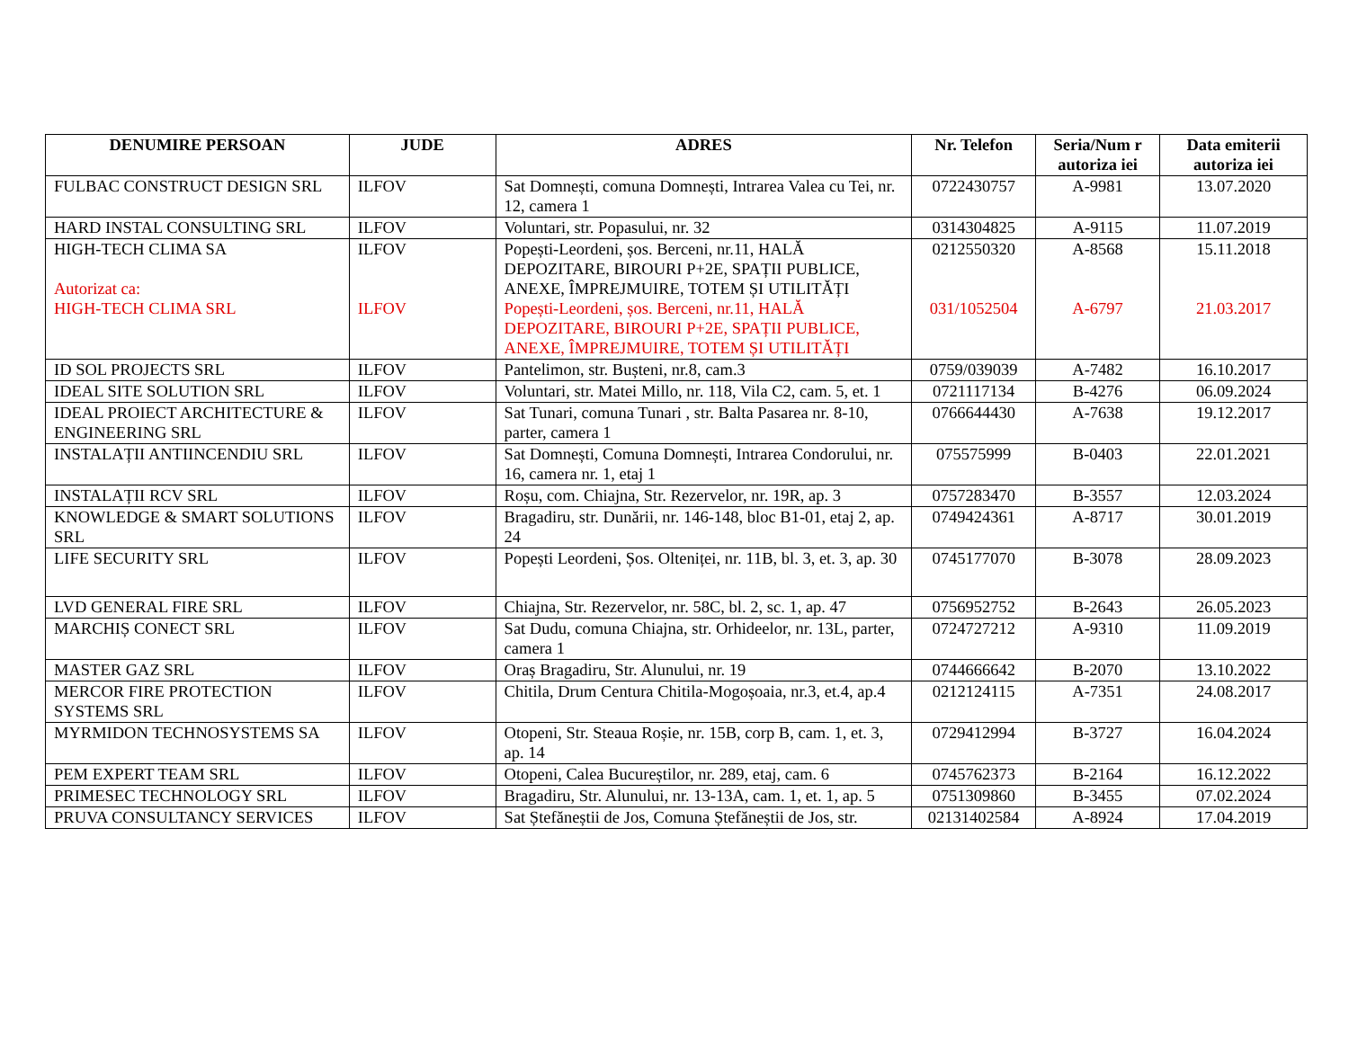| DENUMIRE PERSOAN | JUDE | ADRES | Nr. Telefon | Seria/Num r autoriza iei | Data emiterii autoriza iei |
| --- | --- | --- | --- | --- | --- |
| FULBAC CONSTRUCT DESIGN SRL | ILFOV | Sat Domnești, comuna Domnești, Intrarea Valea cu Tei, nr. 12, camera 1 | 0722430757 | A-9981 | 13.07.2020 |
| HARD INSTAL CONSULTING SRL | ILFOV | Voluntari, str. Popasului, nr. 32 | 0314304825 | A-9115 | 11.07.2019 |
| HIGH-TECH CLIMA SA Autorizat ca: HIGH-TECH CLIMA SRL | ILFOV ILFOV | Popești-Leordeni, șos. Berceni, nr.11, HALĂ DEPOZITARE, BIROURI P+2E, SPAȚII PUBLICE, ANEXE, ÎMPREJMUIRE, TOTEM ȘI UTILITĂȚI Popești-Leordeni, șos. Berceni, nr.11, HALĂ DEPOZITARE, BIROURI P+2E, SPAȚII PUBLICE, ANEXE, ÎMPREJMUIRE, TOTEM ȘI UTILITĂȚI | 0212550320 031/1052504 | A-8568 A-6797 | 15.11.2018 21.03.2017 |
| ID SOL PROJECTS SRL | ILFOV | Pantelimon, str. Bușteni, nr.8, cam.3 | 0759/039039 | A-7482 | 16.10.2017 |
| IDEAL SITE SOLUTION SRL | ILFOV | Voluntari, str. Matei Millo, nr. 118, Vila C2, cam. 5, et. 1 | 0721117134 | B-4276 | 06.09.2024 |
| IDEAL PROIECT ARCHITECTURE & ENGINEERING SRL | ILFOV | Sat Tunari, comuna Tunari , str. Balta Pasarea nr. 8-10, parter, camera 1 | 0766644430 | A-7638 | 19.12.2017 |
| INSTALAȚII ANTIINCENDIU SRL | ILFOV | Sat Domnești, Comuna Domnești, Intrarea Condorului, nr. 16, camera nr. 1, etaj 1 | 075575999 | B-0403 | 22.01.2021 |
| INSTALAȚII RCV SRL | ILFOV | Roșu, com. Chiajna, Str. Rezervelor, nr. 19R, ap. 3 | 0757283470 | B-3557 | 12.03.2024 |
| KNOWLEDGE & SMART SOLUTIONS SRL | ILFOV | Bragadiru, str. Dunării, nr. 146-148, bloc B1-01, etaj 2, ap. 24 | 0749424361 | A-8717 | 30.01.2019 |
| LIFE SECURITY SRL | ILFOV | Popești Leordeni, Șos. Olteniței, nr. 11B, bl. 3, et. 3, ap. 30 | 0745177070 | B-3078 | 28.09.2023 |
| LVD GENERAL FIRE SRL | ILFOV | Chiajna, Str. Rezervelor, nr. 58C, bl. 2, sc. 1, ap. 47 | 0756952752 | B-2643 | 26.05.2023 |
| MARCHIȘ CONECT SRL | ILFOV | Sat Dudu, comuna Chiajna, str. Orhideelor, nr. 13L, parter, camera 1 | 0724727212 | A-9310 | 11.09.2019 |
| MASTER GAZ SRL | ILFOV | Oraș Bragadiru, Str. Alunului, nr. 19 | 0744666642 | B-2070 | 13.10.2022 |
| MERCOR FIRE PROTECTION SYSTEMS SRL | ILFOV | Chitila, Drum Centura Chitila-Mogoșoaia, nr.3, et.4, ap.4 | 0212124115 | A-7351 | 24.08.2017 |
| MYRMIDON TECHNOSYSTEMS SA | ILFOV | Otopeni, Str. Steaua Roșie, nr. 15B, corp B, cam. 1, et. 3, ap. 14 | 0729412994 | B-3727 | 16.04.2024 |
| PEM EXPERT TEAM SRL | ILFOV | Otopeni, Calea Bucureștilor, nr. 289, etaj, cam. 6 | 0745762373 | B-2164 | 16.12.2022 |
| PRIMESEC TECHNOLOGY SRL | ILFOV | Bragadiru, Str. Alunului, nr. 13-13A, cam. 1, et. 1, ap. 5 | 0751309860 | B-3455 | 07.02.2024 |
| PRUVA CONSULTANCY SERVICES | ILFOV | Sat Ștefăneștii de Jos, Comuna Ștefăneștii de Jos, str. | 02131402584 | A-8924 | 17.04.2019 |